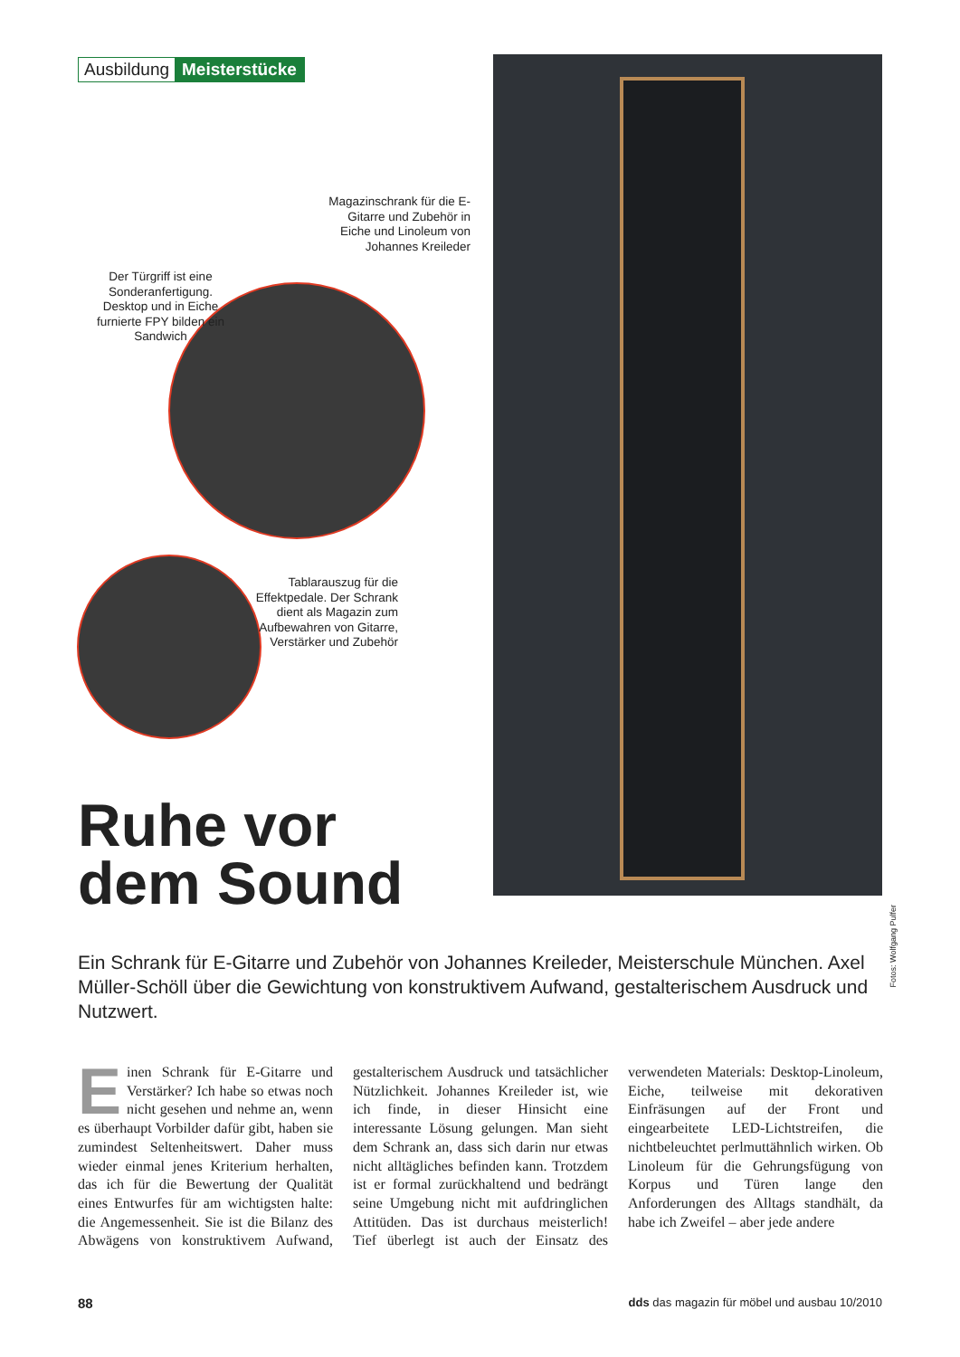Ausbildung Meisterstücke
Magazinschrank für die E-Gitarre und Zubehör in Eiche und Linoleum von Johannes Kreileder
Der Türgriff ist eine Sonderanfertigung. Desktop und in Eiche furnierte FPY bilden ein Sandwich
Tablarauszug für die Effektpedale. Der Schrank dient als Magazin zum Aufbewahren von Gitarre, Verstärker und Zubehör
Ruhe vor
dem Sound
Fotos: Wolfgang Pulfer
Ein Schrank für E-Gitarre und Zubehör von Johannes Kreileder, Meisterschule München. Axel Müller-Schöll über die Gewichtung von konstruktivem Aufwand, gestalterischem Ausdruck und Nutzwert.
Einen Schrank für E-Gitarre und Verstärker? Ich habe so etwas noch nicht gesehen und nehme an, wenn es überhaupt Vorbilder dafür gibt, haben sie zumindest Seltenheitswert. Daher muss wieder einmal jenes Kriterium herhalten, das ich für die Bewertung der Qualität eines Entwurfes für am wichtigsten halte: die Angemessenheit. Sie ist die Bilanz des Abwägens von konstruktivem Aufwand, gestalterischem Ausdruck und tatsächlicher Nützlichkeit. Johannes Kreileder ist, wie ich finde, in dieser Hinsicht eine interessante Lösung gelungen. Man sieht dem Schrank an, dass sich darin nur etwas nicht alltägliches befinden kann. Trotzdem ist er formal zurückhaltend und bedrängt seine Umgebung nicht mit aufdringlichen Attitüden. Das ist durchaus meisterlich! Tief überlegt ist auch der Einsatz des verwendeten Materials: Desktop-Linoleum, Eiche, teilweise mit dekorativen Einfräsungen auf der Front und eingearbeitete LED-Lichtstreifen, die nichtbeleuchtet perlmuttähnlich wirken. Ob Linoleum für die Gehrungsfügung von Korpus und Türen lange den Anforderungen des Alltags standhält, da habe ich Zweifel – aber jede andere
88 dds das magazin für möbel und ausbau 10/2010